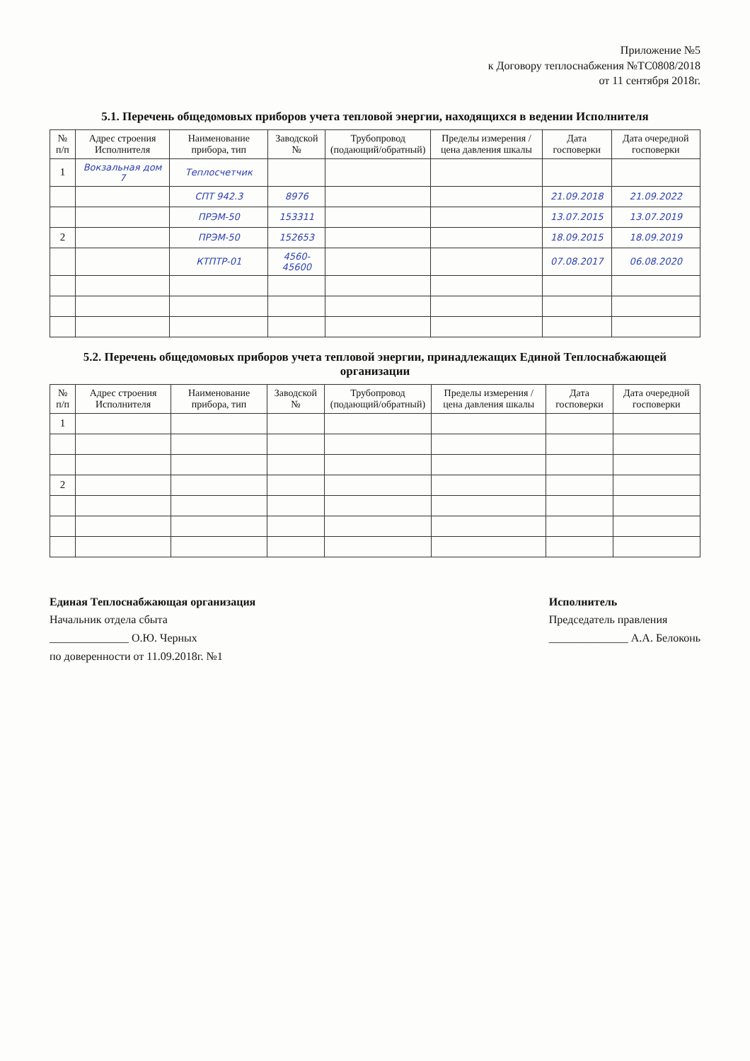Приложение №5
к Договору теплоснабжения №ТС0808/2018
от 11 сентября 2018г.
5.1. Перечень общедомовых приборов учета тепловой энергии, находящихся в ведении Исполнителя
| № п/п | Адрес строения Исполнителя | Наименование прибора, тип | Заводской № | Трубопровод (подающий/обратный) | Пределы измерения / цена давления шкалы | Дата госповерки | Дата очередной госповерки |
| --- | --- | --- | --- | --- | --- | --- | --- |
| 1 | Вокзальная дом 7 | Теплосчетчик | | | | | |
| | | СПТ 942.3 | 8976 | | | 21.09.2018 | 21.09.2022 |
| | | ПРЭМ-50 | 153311 | | | 13.07.2015 | 13.07.2019 |
| 2 | | ПРЭМ-50 | 152653 | | | 18.09.2015 | 18.09.2019 |
| | | КТПТР-01 | 4560-45600 | | | 07.08.2017 | 06.08.2020 |
5.2. Перечень общедомовых приборов учета тепловой энергии, принадлежащих Единой Теплоснабжающей организации
| № п/п | Адрес строения Исполнителя | Наименование прибора, тип | Заводской № | Трубопровод (подающий/обратный) | Пределы измерения / цена давления шкалы | Дата госповерки | Дата очередной госповерки |
| --- | --- | --- | --- | --- | --- | --- | --- |
| 1 | | | | | | | |
| 2 | | | | | | | |
Единая Теплоснабжающая организация
Начальник отдела сбыта
______________ О.Ю. Черных
по доверенности от 11.09.2018г. №1
Исполнитель
Председатель правления
______________ А.А. Белоконь